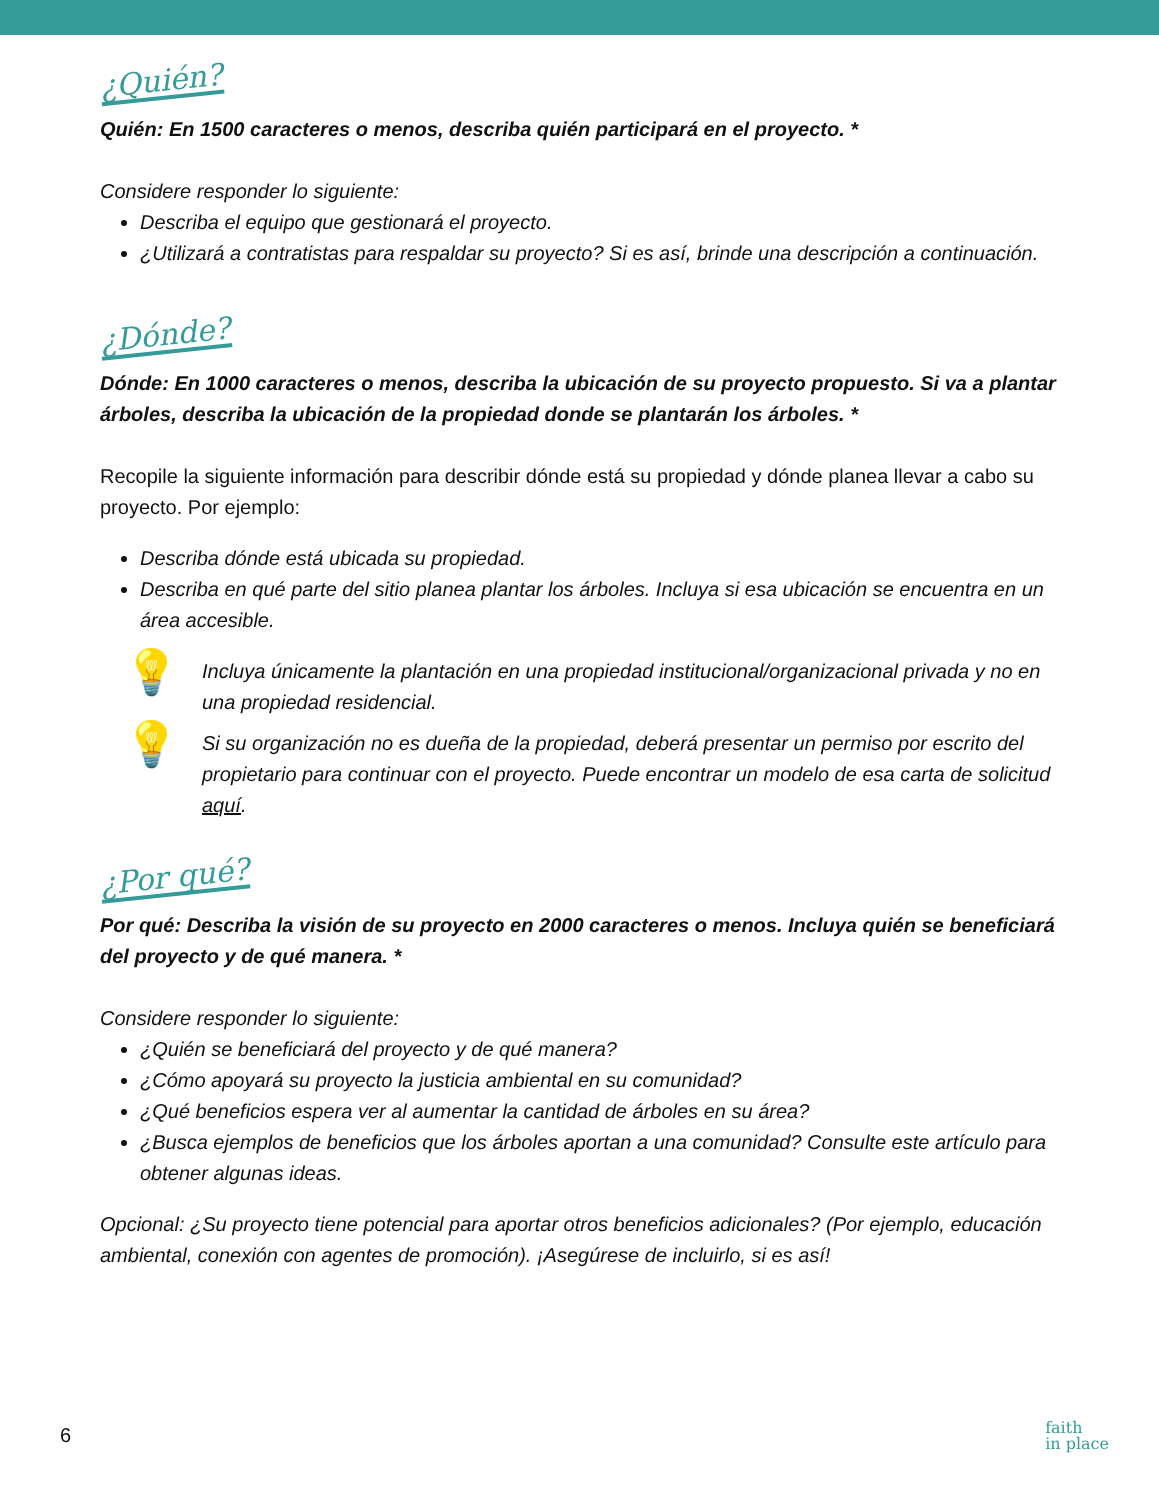¿Quién?
Quién: En 1500 caracteres o menos, describa quién participará en el proyecto. *
Considere responder lo siguiente:
Describa el equipo que gestionará el proyecto.
¿Utilizará a contratistas para respaldar su proyecto? Si es así, brinde una descripción a continuación.
¿Dónde?
Dónde: En 1000 caracteres o menos, describa la ubicación de su proyecto propuesto. Si va a plantar árboles, describa la ubicación de la propiedad donde se plantarán los árboles. *
Recopile la siguiente información para describir dónde está su propiedad y dónde planea llevar a cabo su proyecto. Por ejemplo:
Describa dónde está ubicada su propiedad.
Describa en qué parte del sitio planea plantar los árboles. Incluya si esa ubicación se encuentra en un área accesible.
💡
Incluya únicamente la plantación en una propiedad institucional/organizacional privada y no en una propiedad residencial.
💡
Si su organización no es dueña de la propiedad, deberá presentar un permiso por escrito del propietario para continuar con el proyecto. Puede encontrar un modelo de esa carta de solicitud aquí.
¿Por qué?
Por qué: Describa la visión de su proyecto en 2000 caracteres o menos. Incluya quién se beneficiará del proyecto y de qué manera. *
Considere responder lo siguiente:
¿Quién se beneficiará del proyecto y de qué manera?
¿Cómo apoyará su proyecto la justicia ambiental en su comunidad?
¿Qué beneficios espera ver al aumentar la cantidad de árboles en su área?
¿Busca ejemplos de beneficios que los árboles aportan a una comunidad? Consulte este artículo para obtener algunas ideas.
Opcional: ¿Su proyecto tiene potencial para aportar otros beneficios adicionales? (Por ejemplo, educación ambiental, conexión con agentes de promoción). ¡Asegúrese de incluirlo, si es así!
6
faith
in place